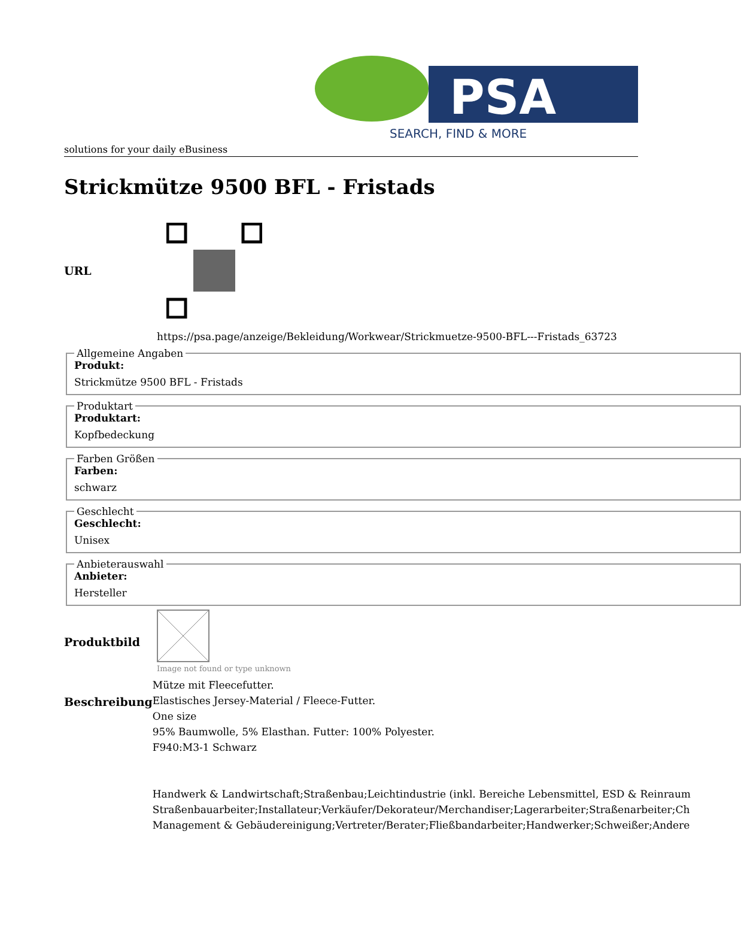PSA
SEARCH, FIND & MORE
solutions for your daily eBusiness
Strickmütze 9500 BFL - Fristads
URL
https://psa.page/anzeige/Bekleidung/Workwear/Strickmuetze-9500-BFL---Fristads_63723
Allgemeine Angaben
Produkt:
Strickmütze 9500 BFL - Fristads
Produktart
Produktart:
Kopfbedeckung
Farben Größen
Farben:
schwarz
Geschlecht
Geschlecht:
Unisex
Anbieterauswahl
Anbieter:
Hersteller
Produktbild
Image not found or type unknown
Beschreibung
Mütze mit Fleecefutter.
Elastisches Jersey-Material / Fleece-Futter.
One size
95% Baumwolle, 5% Elasthan. Futter: 100% Polyester.
F940:M3-1 Schwarz
Handwerk & Landwirtschaft;Straßenbau;Leichtindustrie (inkl. Bereiche Lebensmittel, ESD & Reinraum
Straßenbauarbeiter;Installateur;Verkäufer/Dekorateur/Merchandiser;Lagerarbeiter;Straßenarbeiter;Ch
Management & Gebäudereinigung;Vertreter/Berater;Fließbandarbeiter;Handwerker;Schweißer;Andere